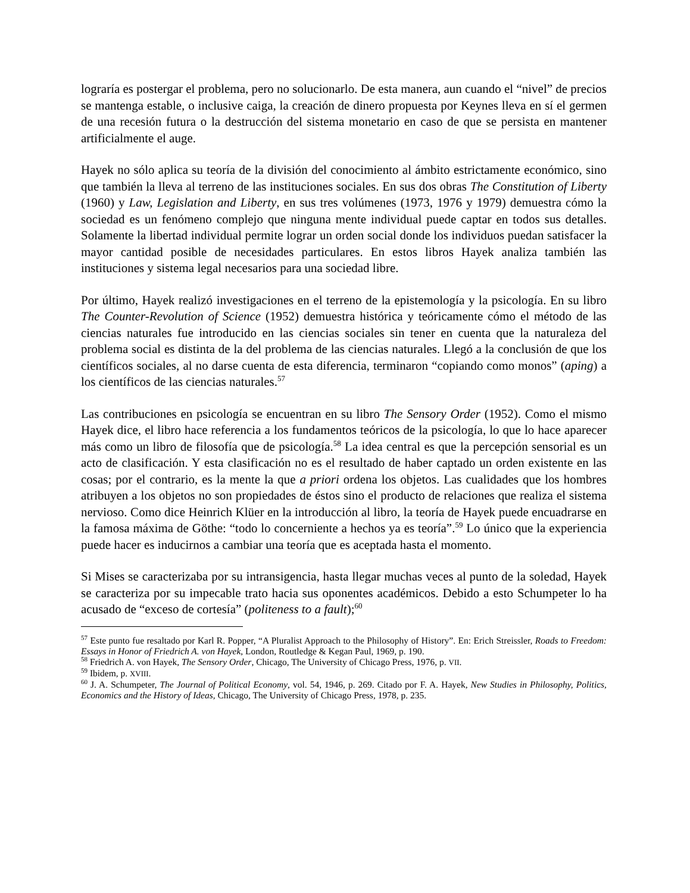lograría es postergar el problema, pero no solucionarlo. De esta manera, aun cuando el “nivel” de precios se mantenga estable, o inclusive caiga, la creación de dinero propuesta por Keynes lleva en sí el germen de una recesión futura o la destrucción del sistema monetario en caso de que se persista en mantener artificialmente el auge.
Hayek no sólo aplica su teoría de la división del conocimiento al ámbito estrictamente económico, sino que también la lleva al terreno de las instituciones sociales. En sus dos obras The Constitution of Liberty (1960) y Law, Legislation and Liberty, en sus tres volúmenes (1973, 1976 y 1979) demuestra cómo la sociedad es un fenómeno complejo que ninguna mente individual puede captar en todos sus detalles. Solamente la libertad individual permite lograr un orden social donde los individuos puedan satisfacer la mayor cantidad posible de necesidades particulares. En estos libros Hayek analiza también las instituciones y sistema legal necesarios para una sociedad libre.
Por último, Hayek realizó investigaciones en el terreno de la epistemología y la psicología. En su libro The Counter-Revolution of Science (1952) demuestra histórica y teóricamente cómo el método de las ciencias naturales fue introducido en las ciencias sociales sin tener en cuenta que la naturaleza del problema social es distinta de la del problema de las ciencias naturales. Llegó a la conclusión de que los científicos sociales, al no darse cuenta de esta diferencia, terminaron “copiando como monos” (aping) a los científicos de las ciencias naturales.<sup>57</sup>
Las contribuciones en psicología se encuentran en su libro The Sensory Order (1952). Como el mismo Hayek dice, el libro hace referencia a los fundamentos teóricos de la psicología, lo que lo hace aparecer más como un libro de filosofía que de psicología.<sup>58</sup> La idea central es que la percepción sensorial es un acto de clasificación. Y esta clasificación no es el resultado de haber captado un orden existente en las cosas; por el contrario, es la mente la que a priori ordena los objetos. Las cualidades que los hombres atribuyen a los objetos no son propiedades de éstos sino el producto de relaciones que realiza el sistema nervioso. Como dice Heinrich Klüer en la introducción al libro, la teoría de Hayek puede encuadrarse en la famosa máxima de Göthe: “todo lo concerniente a hechos ya es teoría”.<sup>59</sup> Lo único que la experiencia puede hacer es inducirnos a cambiar una teoría que es aceptada hasta el momento.
Si Mises se caracterizaba por su intransigencia, hasta llegar muchas veces al punto de la soledad, Hayek se caracteriza por su impecable trato hacia sus oponentes académicos. Debido a esto Schumpeter lo ha acusado de “exceso de cortesía” (politeness to a fault);<sup>60</sup>
<sup>57</sup> Este punto fue resaltado por Karl R. Popper, “A Pluralist Approach to the Philosophy of History”. En: Erich Streissler, Roads to Freedom: Essays in Honor of Friedrich A. von Hayek, London, Routledge & Kegan Paul, 1969, p. 190.
<sup>58</sup> Friedrich A. von Hayek, The Sensory Order, Chicago, The University of Chicago Press, 1976, p. VII.
<sup>59</sup> Ibidem, p. XVIII.
<sup>60</sup> J. A. Schumpeter, The Journal of Political Economy, vol. 54, 1946, p. 269. Citado por F. A. Hayek, New Studies in Philosophy, Politics, Economics and the History of Ideas, Chicago, The University of Chicago Press, 1978, p. 235.